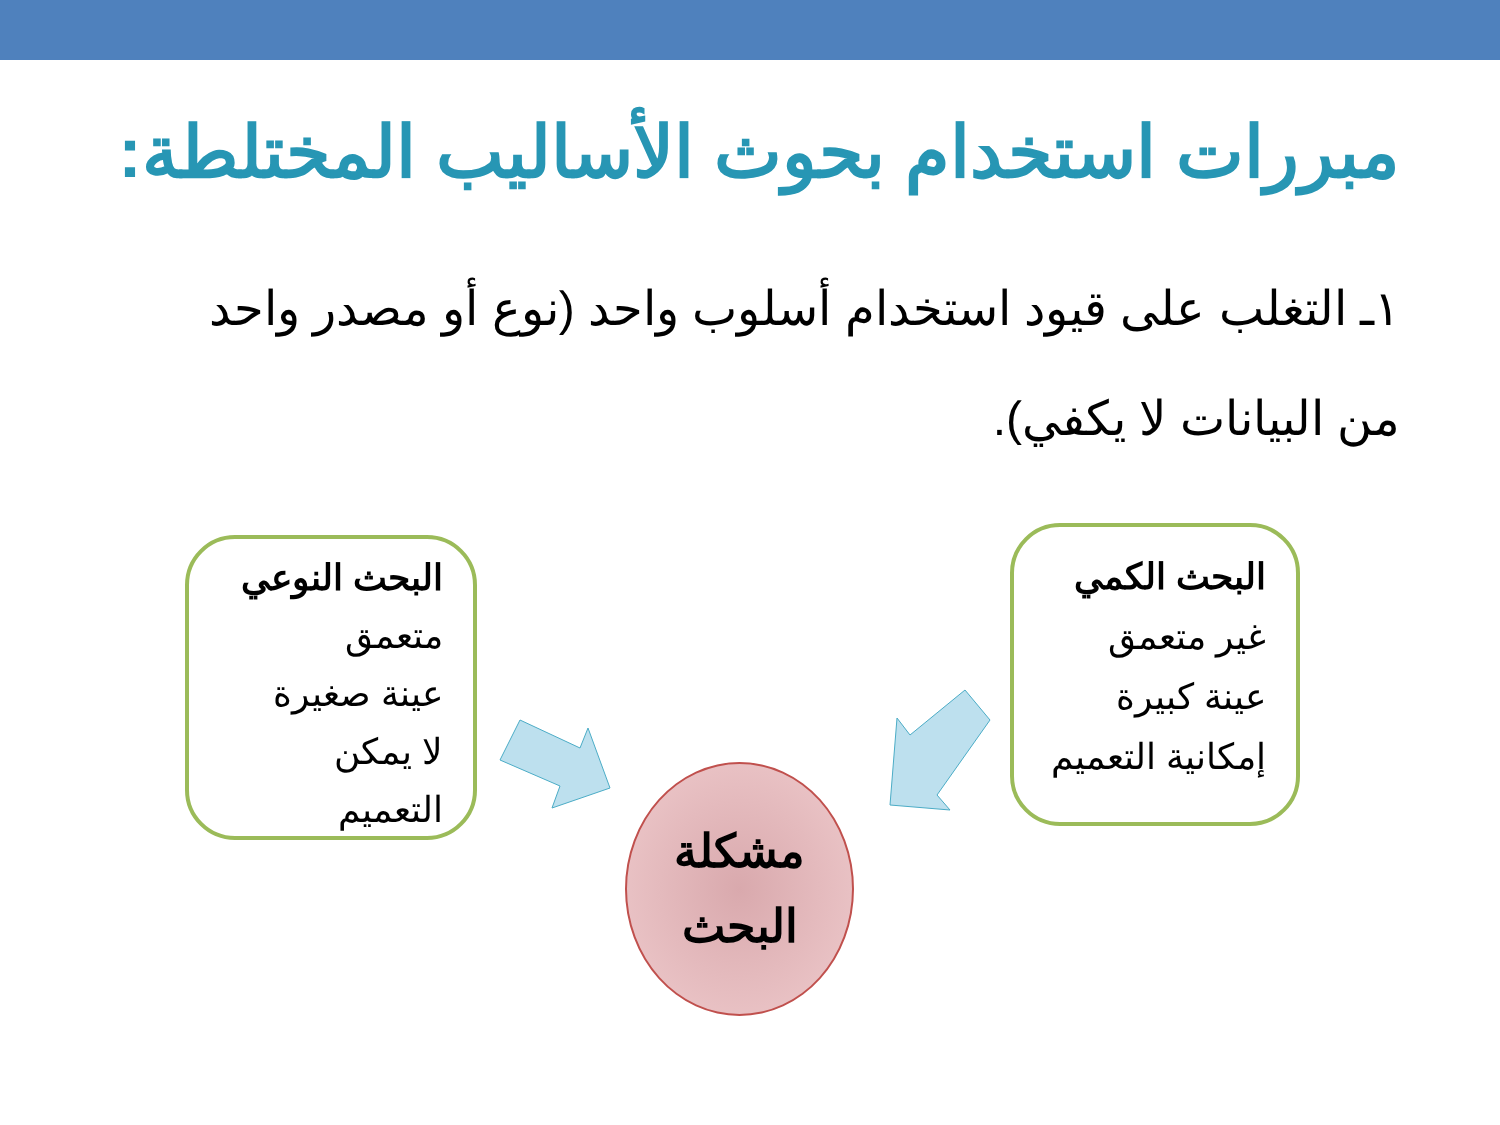مبررات استخدام بحوث الأساليب المختلطة:
١ـ التغلب على قيود استخدام أسلوب واحد (نوع أو مصدر واحد من البيانات لا يكفي).
البحث الكمي
غير متعمق
عينة كبيرة
إمكانية التعميم
البحث النوعي
متعمق
عينة صغيرة
لا يمكن
التعميم
مشكلة
البحث